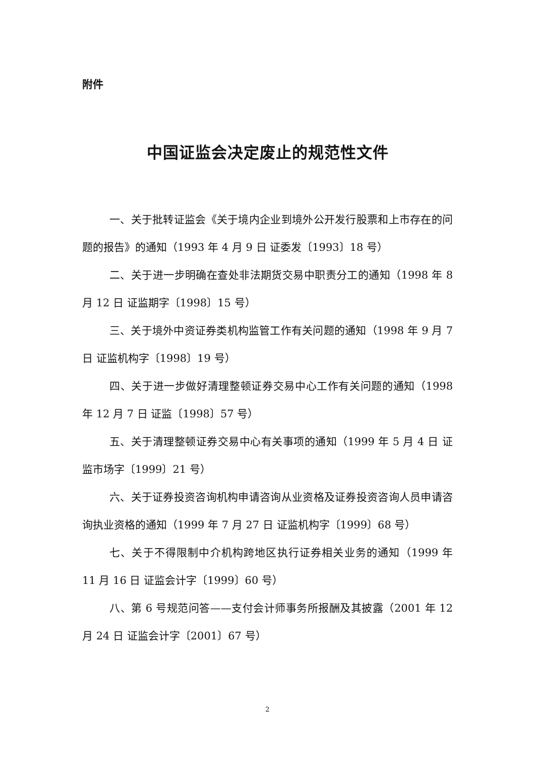附件
中国证监会决定废止的规范性文件
一、关于批转证监会《关于境内企业到境外公开发行股票和上市存在的问题的报告》的通知（1993 年 4 月 9 日 证委发〔1993〕18 号）
二、关于进一步明确在查处非法期货交易中职责分工的通知（1998 年 8 月 12 日 证监期字〔1998〕15 号）
三、关于境外中资证券类机构监管工作有关问题的通知（1998 年 9 月 7 日 证监机构字〔1998〕19 号）
四、关于进一步做好清理整顿证券交易中心工作有关问题的通知（1998 年 12 月 7 日 证监〔1998〕57 号）
五、关于清理整顿证券交易中心有关事项的通知（1999 年 5 月 4 日 证监市场字〔1999〕21 号）
六、关于证券投资咨询机构申请咨询从业资格及证券投资咨询人员申请咨询执业资格的通知（1999 年 7 月 27 日 证监机构字〔1999〕68 号）
七、关于不得限制中介机构跨地区执行证券相关业务的通知（1999 年 11 月 16 日 证监会计字〔1999〕60 号）
八、第 6 号规范问答——支付会计师事务所报酬及其披露（2001 年 12 月 24 日 证监会计字〔2001〕67 号）
2